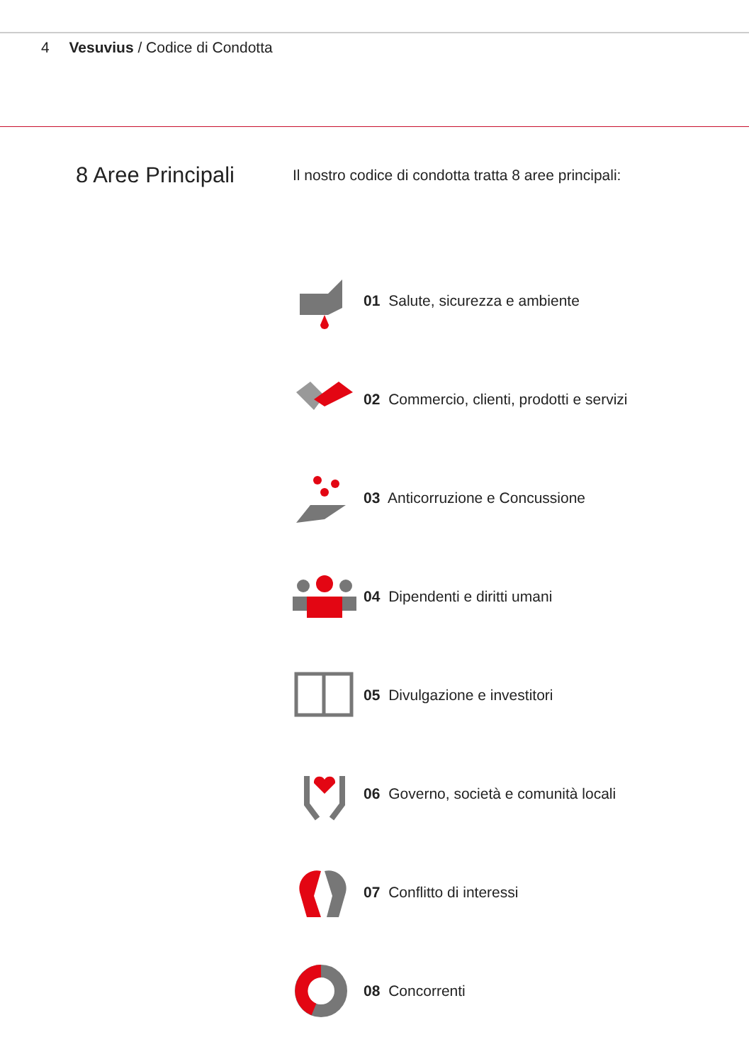4 Vesuvius / Codice di Condotta
8 Aree Principali
Il nostro codice di condotta tratta 8 aree principali:
01 Salute, sicurezza e ambiente
02 Commercio, clienti, prodotti e servizi
03 Anticorruzione e Concussione
04 Dipendenti e diritti umani
05 Divulgazione e investitori
06 Governo, società e comunità locali
07 Conflitto di interessi
08 Concorrenti